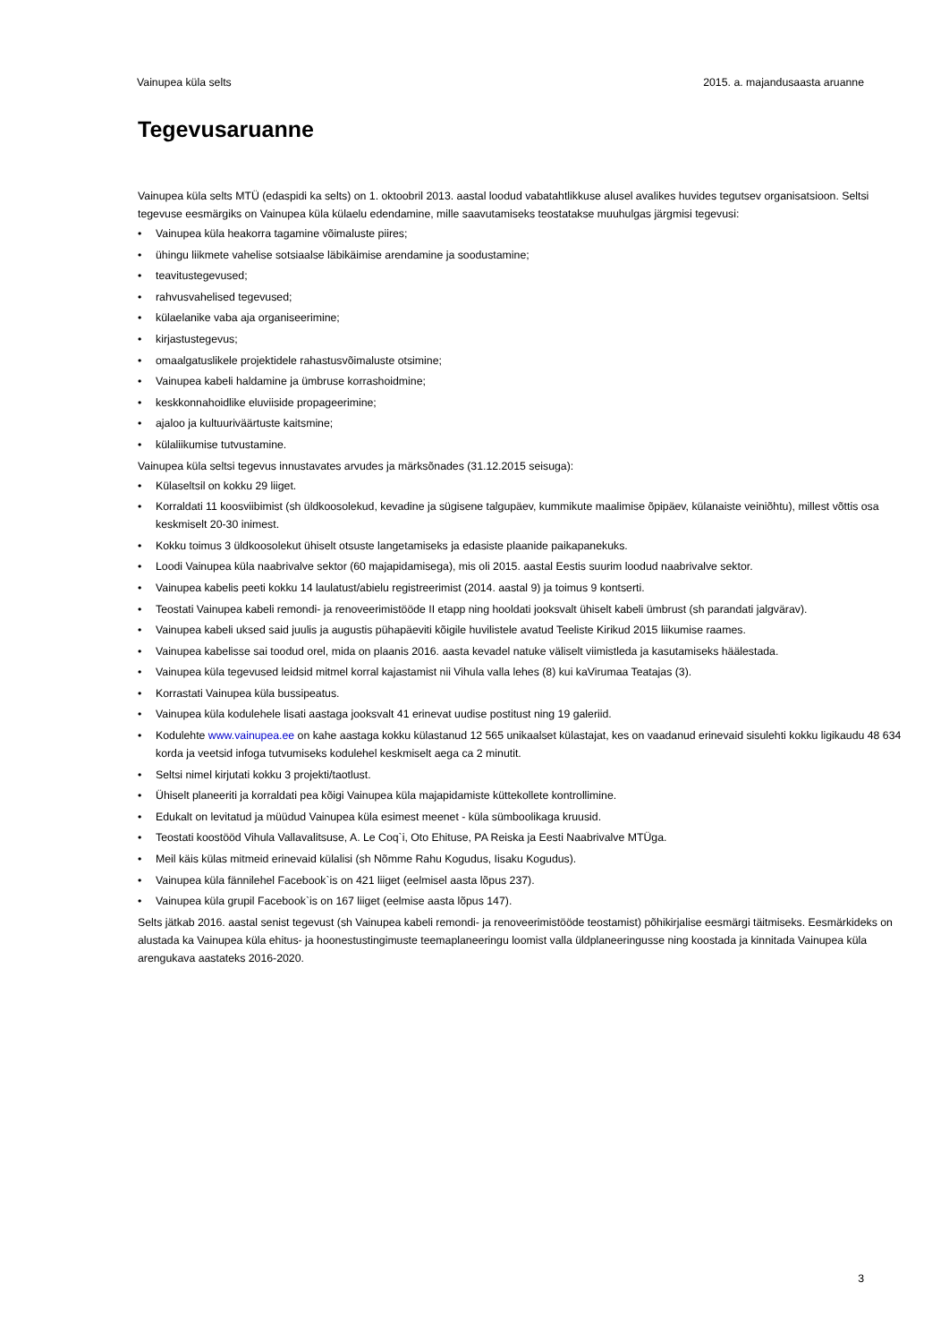Vainupea küla selts 2015. a. majandusaasta aruanne
Tegevusaruanne
Vainupea küla selts MTÜ (edaspidi ka selts) on 1. oktoobril 2013. aastal loodud vabatahtlikkuse alusel avalikes huvides tegutsev organisatsioon. Seltsi tegevuse eesmärgiks on Vainupea küla külaelu edendamine, mille saavutamiseks teostatakse muuhulgas järgmisi tegevusi:
• Vainupea küla heakorra tagamine võimaluste piires;
• ühingu liikmete vahelise sotsiaalse läbikäimise arendamine ja soodustamine;
• teavitustegevused;
• rahvusvahelised tegevused;
• külaelanike vaba aja organiseerimine;
• kirjastustegevus;
• omaalgatuslikele projektidele rahastusvõimaluste otsimine;
• Vainupea kabeli haldamine ja ümbruse korrashoidmine;
• keskkonnahoidlike eluviiside propageerimine;
• ajaloo ja kultuuriväärtuste kaitsmine;
• külaliikumise tutvustamine.
Vainupea küla seltsi tegevus innustavates arvudes ja märksõnades (31.12.2015 seisuga):
• Külaseltsil on kokku 29 liiget.
• Korraldati 11 koosviibimist (sh üldkoosolekud, kevadine ja sügisene talgupäev, kummikute maalimise õpipäev, külanaiste veiniõhtu), millest võttis osa keskmiselt 20-30 inimest.
• Kokku toimus 3 üldkoosolekut ühiselt otsuste langetamiseks ja edasiste plaanide paikapanekuks.
• Loodi Vainupea küla naabrivalve sektor (60 majapidamisega), mis oli 2015. aastal Eestis suurim loodud naabrivalve sektor.
• Vainupea kabelis peeti kokku 14 laulatust/abielu registreerimist (2014. aastal 9) ja toimus 9 kontserti.
• Teostati Vainupea kabeli remondi- ja renoveerimistööde II etapp ning hooldati jooksvalt ühiselt kabeli ümbrust (sh parandati jalgvärav).
• Vainupea kabeli uksed said juulis ja augustis pühapäeviti kõigile huvilistele avatud Teeliste Kirikud 2015 liikumise raames.
• Vainupea kabelisse sai toodud orel, mida on plaanis 2016. aasta kevadel natuke väliselt viimistleda ja kasutamiseks häälestada.
• Vainupea küla tegevused leidsid mitmel korral kajastamist nii Vihula valla lehes (8) kui kaVirumaa Teatajas (3).
• Korrastati Vainupea küla bussipeatus.
• Vainupea küla kodulehele lisati aastaga jooksvalt 41 erinevat uudise postitust ning 19 galeriid.
• Kodulehte www.vainupea.ee on kahe aastaga kokku külastanud 12 565 unikaalset külastajat, kes on vaadanud erinevaid sisulehti kokku ligikaudu 48 634 korda ja veetsid infoga tutvumiseks kodulehel keskmiselt aega ca 2 minutit.
• Seltsi nimel kirjutati kokku 3 projekti/taotlust.
• Ühiselt planeeriti ja korraldati pea kõigi Vainupea küla majapidamiste küttekollete kontrollimine.
• Edukalt on levitatud ja müüdud Vainupea küla esimest meenet - küla sümboolikaga kruusid.
• Teostati koostööd Vihula Vallavalitsuse, A. Le Coq`i, Oto Ehituse, PA Reiska ja Eesti Naabrivalve MTÜga.
• Meil käis külas mitmeid erinevaid külalisi (sh Nõmme Rahu Kogudus, Iisaku Kogudus).
• Vainupea küla fännilehel Facebook`is on 421 liiget (eelmisel aasta lõpus 237).
• Vainupea küla grupil Facebook`is on 167 liiget (eelmise aasta lõpus 147).
Selts jätkab 2016. aastal senist tegevust (sh Vainupea kabeli remondi- ja renoveerimistööde teostamist) põhikirjalise eesmärgi täitmiseks. Eesmärkideks on alustada ka Vainupea küla ehitus- ja hoonestustingimuste teemaplaneeringu loomist valla üldplaneeringusse ning koostada ja kinnitada Vainupea küla arengukava aastateks 2016-2020.
3